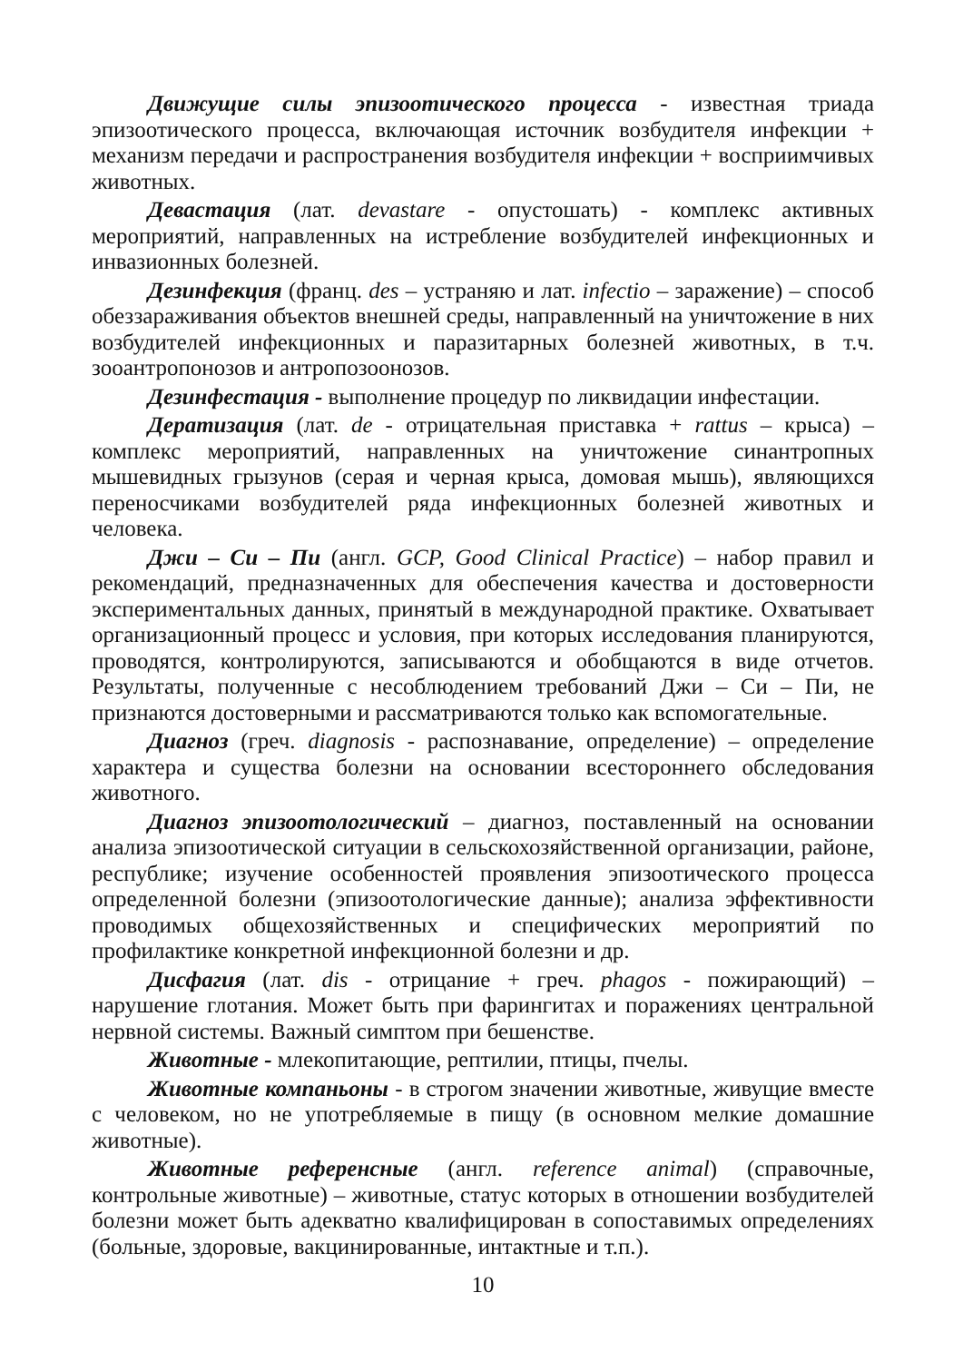Движущие силы эпизоотического процесса - известная триада эпизоотического процесса, включающая источник возбудителя инфекции + механизм передачи и распространения возбудителя инфекции + восприимчивых животных.
Девастация (лат. devastare - опустошать) - комплекс активных мероприятий, направленных на истребление возбудителей инфекционных и инвазионных болезней.
Дезинфекция (франц. des – устраняю и лат. infectio – заражение) – способ обеззараживания объектов внешней среды, направленный на уничтожение в них возбудителей инфекционных и паразитарных болезней животных, в т.ч. зооантропонозов и антропозоонозов.
Дезинфестация - выполнение процедур по ликвидации инфестации.
Дератизация (лат. de - отрицательная приставка + rattus – крыса) – комплекс мероприятий, направленных на уничтожение синантропных мышевидных грызунов (серая и черная крыса, домовая мышь), являющихся переносчиками возбудителей ряда инфекционных болезней животных и человека.
Джи – Си – Пи (англ. GCP, Good Clinical Practice) – набор правил и рекомендаций, предназначенных для обеспечения качества и достоверности экспериментальных данных, принятый в международной практике. Охватывает организационный процесс и условия, при которых исследования планируются, проводятся, контролируются, записываются и обобщаются в виде отчетов. Результаты, полученные с несоблюдением требований Джи – Си – Пи, не признаются достоверными и рассматриваются только как вспомогательные.
Диагноз (греч. diagnosis - распознавание, определение) – определение характера и существа болезни на основании всестороннего обследования животного.
Диагноз эпизоотологический – диагноз, поставленный на основании анализа эпизоотической ситуации в сельскохозяйственной организации, районе, республике; изучение особенностей проявления эпизоотического процесса определенной болезни (эпизоотологические данные); анализа эффективности проводимых общехозяйственных и специфических мероприятий по профилактике конкретной инфекционной болезни и др.
Дисфагия (лат. dis - отрицание + греч. phagos - пожирающий) – нарушение глотания. Может быть при фарингитах и поражениях центральной нервной системы. Важный симптом при бешенстве.
Животные - млекопитающие, рептилии, птицы, пчелы.
Животные компаньоны - в строгом значении животные, живущие вместе с человеком, но не употребляемые в пищу (в основном мелкие домашние животные).
Животные референсные (англ. reference animal) (справочные, контрольные животные) – животные, статус которых в отношении возбудителей болезни может быть адекватно квалифицирован в сопоставимых определениях (больные, здоровые, вакцинированные, интактные и т.п.).
10